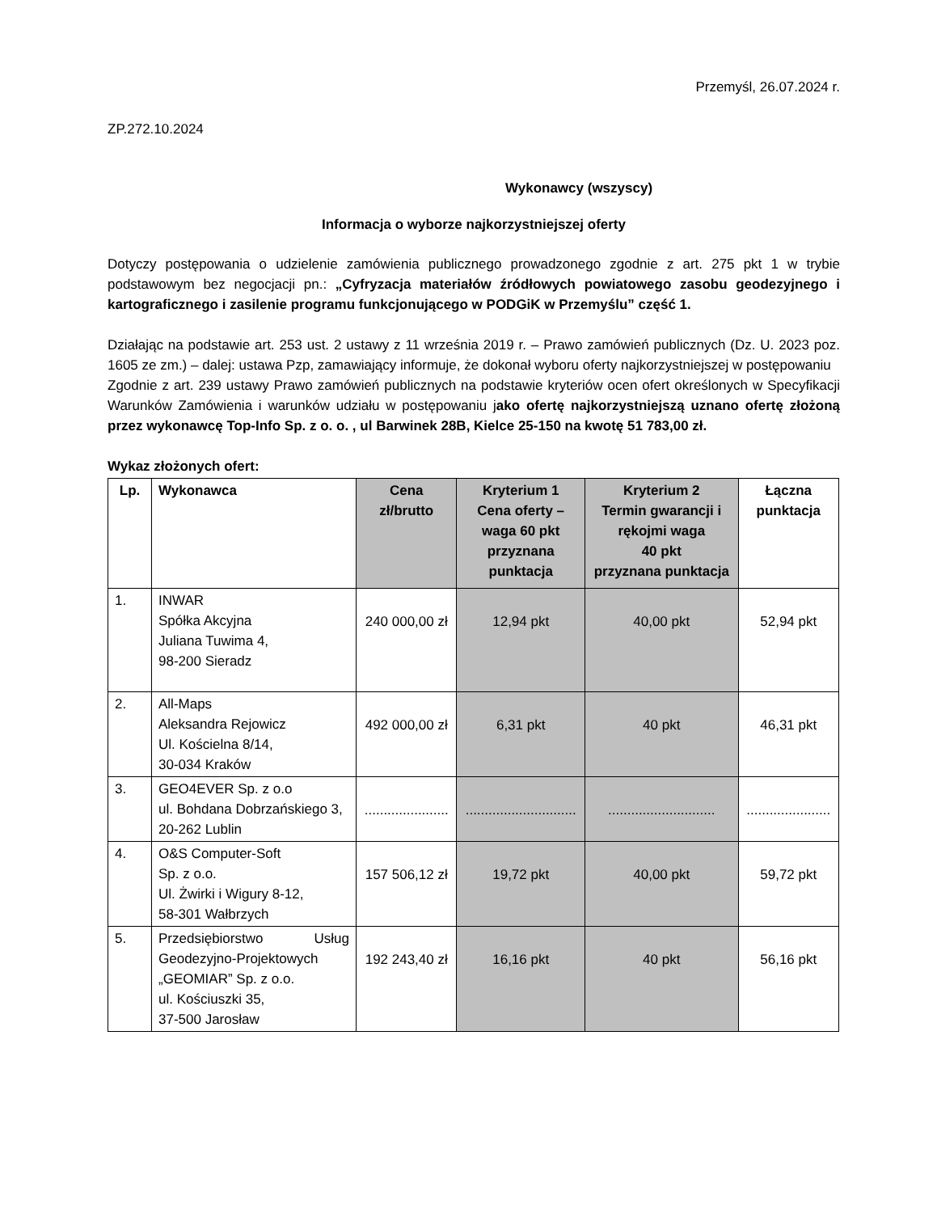Przemyśl, 26.07.2024 r.
ZP.272.10.2024
Wykonawcy (wszyscy)
Informacja o wyborze najkorzystniejszej oferty
Dotyczy postępowania o udzielenie zamówienia publicznego prowadzonego zgodnie z art. 275 pkt 1 w trybie podstawowym bez negocjacji pn.: „Cyfryzacja materiałów źródłowych powiatowego zasobu geodezyjnego i kartograficznego i zasilenie programu funkcjonującego w PODGiK w Przemyślu” część 1.
Działając na podstawie art. 253 ust. 2 ustawy z 11 września 2019 r. – Prawo zamówień publicznych (Dz. U. 2023 poz. 1605 ze zm.) – dalej: ustawa Pzp, zamawiający informuje, że dokonał wyboru oferty najkorzystniejszej w postępowaniu
Zgodnie z art. 239 ustawy Prawo zamówień publicznych na podstawie kryteriów ocen ofert określonych w Specyfikacji Warunków Zamówienia i warunków udziału w postępowaniu jako ofertę najkorzystniejszą uznano ofertę złożoną przez wykonawcę Top-Info Sp. z o. o. , ul Barwinek 28B, Kielce 25-150 na kwotę 51 783,00 zł.
Wykaz złożonych ofert:
| Lp. | Wykonawca | Cena zł/brutto | Kryterium 1 Cena oferty – waga 60 pkt przyznana punktacja | Kryterium 2 Termin gwarancji i rękojmi waga 40 pkt przyznana punktacja | Łączna punktacja |
| --- | --- | --- | --- | --- | --- |
| 1. | INWAR Spółka Akcyjna Juliana Tuwima 4, 98-200 Sieradz | 240 000,00 zł | 12,94 pkt | 40,00 pkt | 52,94 pkt |
| 2. | All-Maps Aleksandra Rejowicz Ul. Kościelna 8/14, 30-034 Kraków | 492 000,00 zł | 6,31 pkt | 40 pkt | 46,31 pkt |
| 3. | GEO4EVER Sp. z o.o ul. Bohdana Dobrzańskiego 3, 20-262 Lublin | ...................... | ............................. | ............................ | ...................... |
| 4. | O&S Computer-Soft Sp. z o.o. Ul. Żwirki i Wigury 8-12, 58-301 Wałbrzych | 157 506,12 zł | 19,72 pkt | 40,00 pkt | 59,72 pkt |
| 5. | Przedsiębiorstwo Usług Geodezyjno-Projektowych „GEOMIAR” Sp. z o.o. ul. Kościuszki 35, 37-500 Jarosław | 192 243,40 zł | 16,16 pkt | 40 pkt | 56,16 pkt |